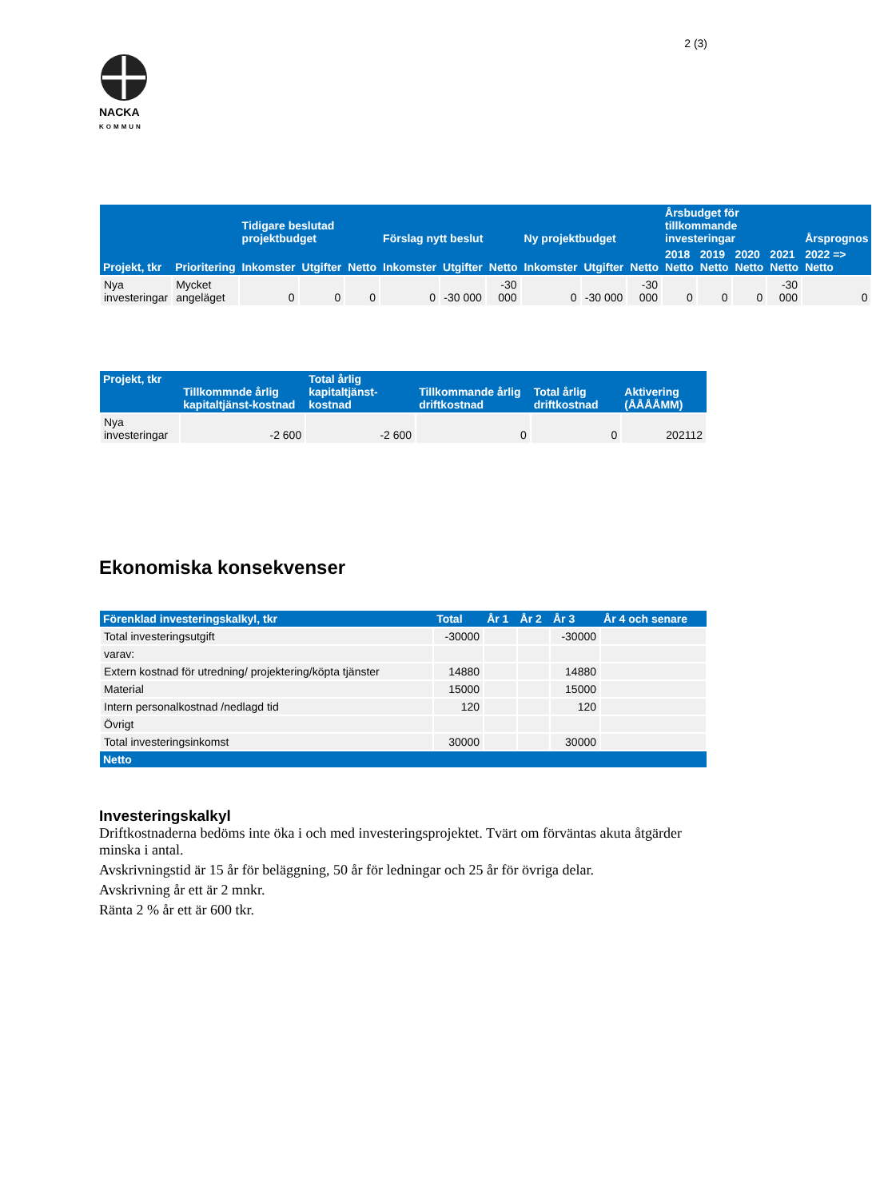2 (3)
NACKA
KOMMUN
| Projekt, tkr | Prioritering | Tidigare beslutad projektbudget | | | Förslag nytt beslut | | | Ny projektbudget | | | Årsbudget för tillkommande investeringar | | | | Årsprognos |
| --- | --- | --- | --- | --- | --- | --- | --- | --- | --- | --- | --- | --- | --- | --- | --- |
| | | Inkomster | Utgifter | Netto | Inkomster | Utgifter | Netto | Inkomster | Utgifter | Netto | 2018 Netto | 2019 Netto | 2020 Netto | 2021 Netto | 2022 => Netto |
| Nya investeringar | Mycket angeläget | 0 | 0 | 0 | 0 | -30 000 | -30 000 | 0 | -30 000 | -30 000 | 0 | 0 | 0 | -30 000 | 0 |
| Projekt, tkr | Tillkommnde årlig kapitaltjänst-kostnad | Total årlig kapitaltjänst-kostnad | Tillkommande årlig driftkostnad | Total årlig driftkostnad | Aktivering (ÅÅÅÅMM) |
| --- | --- | --- | --- | --- | --- |
| Nya investeringar | -2 600 | -2 600 | 0 | 0 | 202112 |
Ekonomiska konsekvenser
| Förenklad investeringskalkyl, tkr | Total | År 1 | År 2 | År 3 | År 4 och senare |
| --- | --- | --- | --- | --- | --- |
| Total investeringsutgift | -30000 | | | -30000 | |
| varav: | | | | | |
| Extern kostnad för utredning/ projektering/köpta tjänster | 14880 | | | 14880 | |
| Material | 15000 | | | 15000 | |
| Intern personalkostnad /nedlagd tid | 120 | | | 120 | |
| Övrigt | | | | | |
| Total investeringsinkomst | 30000 | | | 30000 | |
| Netto | | | | | |
Investeringskalkyl
Driftkostnaderna bedöms inte öka i och med investeringsprojektet. Tvärt om förväntas akuta åtgärder minska i antal.
Avskrivningstid är 15 år för beläggning, 50 år för ledningar och 25 år för övriga delar.
Avskrivning år ett är 2 mnkr.
Ränta 2 % år ett är 600 tkr.